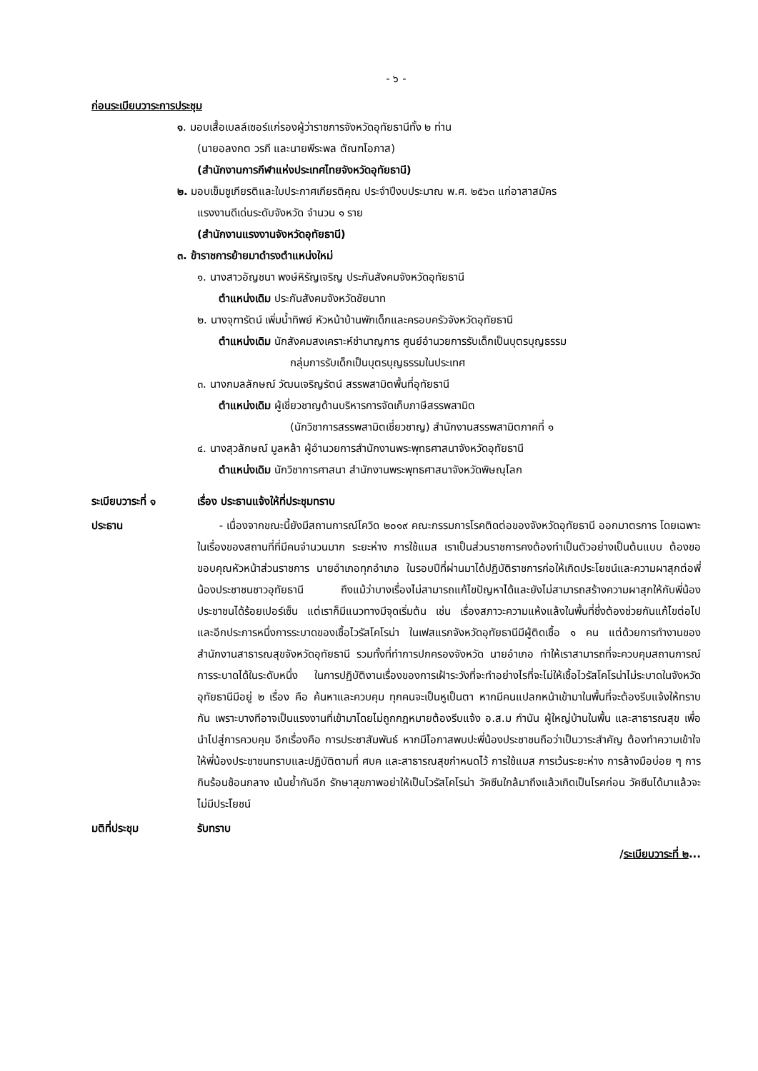- ๖ -
ก่อนระเบียบวาระการประชุม
๑. มอบเสื้อเบลล์เซอร์แก่รองผู้ว่าราชการจังหวัดอุทัยธานีทั้ง ๒ ท่าน
(นายอลงกต วรกี และนายพีระพล ตัณฑโอภาส)
(สำนักงานการกีฬาแห่งประเทศไทยจังหวัดอุทัยธานี)
๒. มอบเข็มชูเกียรติและใบประกาศเกียรติคุณ ประจำปีงบประมาณ พ.ศ. ๒๕๖๓ แก่อาสาสมัคร
แรงงานดีเด่นระดับจังหวัด จำนวน ๑ ราย
(สำนักงานแรงงานจังหวัดอุทัยธานี)
๓. ข้าราชการย้ายมาดำรงตำแหน่งใหม่
๑. นางสาวอัญชนา พงษ์หิรัญเจริญ ประกันสังคมจังหวัดอุทัยธานี
ตำแหน่งเดิม ประกันสังคมจังหวัดชัยนาท
๒. นางจุฑารัตน์ เพิ่มน้ำทิพย์ หัวหน้าบ้านพักเด็กและครอบครัวจังหวัดอุทัยธานี
ตำแหน่งเดิม นักสังคมสงเคราะห์ชำนาญการ ศูนย์อำนวยการรับเด็กเป็นบุตรบุญธรรม
กลุ่มการรับเด็กเป็นบุตรบุญธรรมในประเทศ
๓. นางกมลลักษณ์ วัฒนเจริญรัตน์ สรรพสามิตพื้นที่อุทัยธานี
ตำแหน่งเดิม ผู้เชี่ยวชาญด้านบริหารการจัดเก็บภาษีสรรพสามิต
(นักวิชาการสรรพสามิตเชี่ยวชาญ) สำนักงานสรรพสามิตภาคที่ ๑
๔. นางสุวลักษณ์ มูลหล้า ผู้อำนวยการสำนักงานพระพุทธศาสนาจังหวัดอุทัยธานี
ตำแหน่งเดิม นักวิชาการศาสนา สำนักงานพระพุทธศาสนาจังหวัดพิษณุโลก
ระเบียบวาระที่ ๑ เรื่อง ประธานแจ้งให้ที่ประชุมทราบ
ประธาน - เนื่องจากขณะนี้ยังมีสถานการณ์โควิด ๒๐๑๙ คณะกรรมการโรคติดต่อของจังหวัดอุทัยธานี ออกมาตรการ โดยเฉพาะในเรื่องของสถานที่ที่มีคนจำนวนมาก ระยะห่าง การใช้แมส เราเป็นส่วนราชการคงต้องทำเป็นตัวอย่างเป็นต้นแบบ ต้องขอขอบคุณหัวหน้าส่วนราชการ นายอำเภอทุกอำเภอ ในรอบปีที่ผ่านมาได้ปฏิบัติราชการก่อให้เกิดประโยชน์และความผาสุกต่อพี่น้องประชาชนชาวอุทัยธานี ถึงแม้ว่าบางเรื่องไม่สามารถแก้ไขปัญหาได้และยังไม่สามารถสร้างความผาสุกให้กับพี่น้องประชาชนได้ร้อยเปอร์เซ็น แต่เราก็มีแนวทางมีจุดเริ่มต้น เช่น เรื่องสภาวะความแห้งแล้งในพื้นที่ซึ่งต้องช่วยกันแก้ไขต่อไป และอีกประการหนึ่งการระบาดของเชื้อไวรัสโคโรน่า ในเฟสแรกจังหวัดอุทัยธานีมีผู้ติดเชื้อ ๑ คน แต่ด้วยการทำงานของสำนักงานสาธารณสุขจังหวัดอุทัยธานี รวมทั้งที่ทำการปกครองจังหวัด นายอำเภอ ทำให้เราสามารถที่จะควบคุมสถานการณ์การระบาดได้ในระดับหนึ่ง ในการปฏิบัติงานเรื่องของการเฝ้าระวังที่จะทำอย่างไรที่จะไม่ให้เชื้อไวรัสโคโรน่าไม่ระบาดในจังหวัดอุทัยธานีมีอยู่ ๒ เรื่อง คือ ค้นหาและควบคุม ทุกคนจะเป็นหูเป็นตา หากมีคนแปลกหน้าเข้ามาในพื้นที่จะต้องรีบแจ้งให้ทราบกัน เพราะบางทีอาจเป็นแรงงานที่เข้ามาโดยไม่ถูกกฎหมายต้องรีบแจ้ง อ.ส.ม กำนัน ผู้ใหญ่บ้านในพื้น และสาธารณสุข เพื่อนำไปสู่การควบคุม อีกเรื่องคือ การประชาสัมพันธ์ หากมีโอกาสพบปะพี่น้องประชาชนถือว่าเป็นวาระสำคัญ ต้องทำความเข้าใจให้พี่น้องประชาชนทราบและปฏิบัติตามที่ ศบค และสาธารณสุขกำหนดไว้ การใช้แมส การเว้นระยะห่าง การล้างมือบ่อย ๆ การกินร้อนช้อนกลาง เน้นย้ำกันอีก รักษาสุขภาพอย่าให้เป็นไวรัสโคโรน่า วัคซีนใกล้มาถึงแล้วเกิดเป็นโรคก่อน วัคซีนได้มาแล้วจะไม่มีประโยชน์
มติที่ประชุม รับทราบ
/ระเบียบวาระที่ ๒...